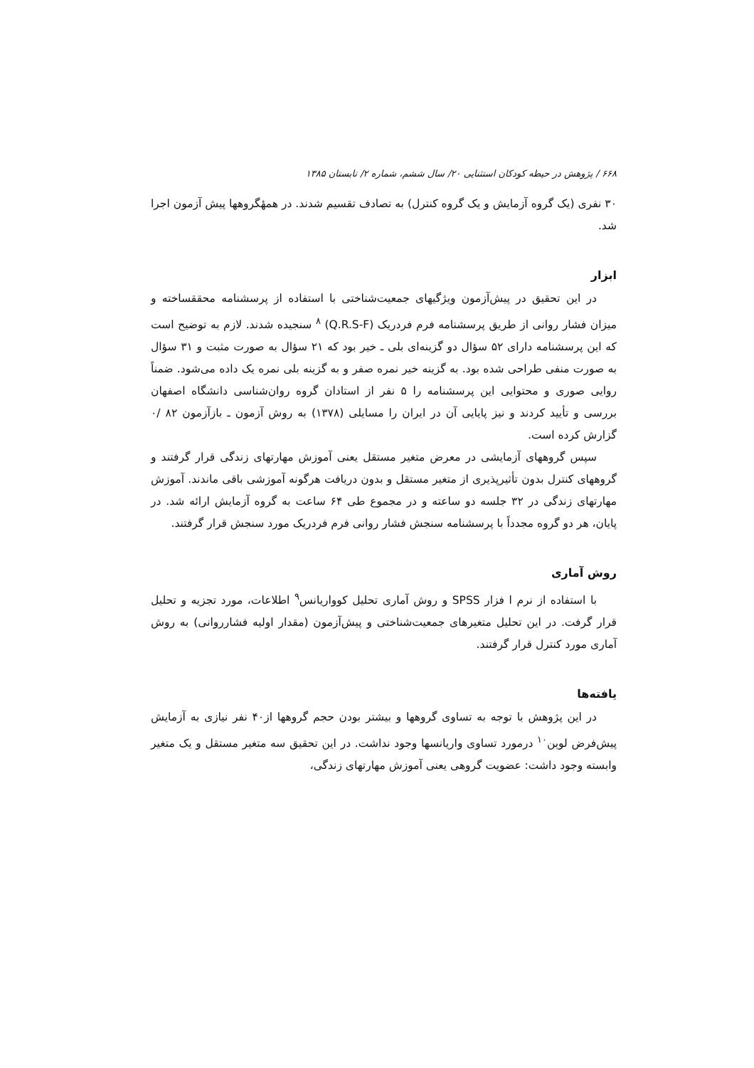۶۶۸ / پژوهش در حیطه کودکان استثنایی ۲۰/ سال ششم، شماره ۲/ تابستان ۱۳۸۵
۳۰ نفری (یک گروه آزمایش و یک گروه کنترل) به تصادف تقسیم شدند. در همهٔگروهها پیش آزمون اجرا شد.
ابزار
در این تحقیق در پیش‌آزمون ویژگیهای جمعیت‌شناختی با استفاده از پرسشنامه محققساخته و میزان فشار روانی از طریق پرسشنامه فرم فردریک (Q.R.S-F) <sup>۸</sup> سنجیده شدند. لازم به توضیح است که این پرسشنامه دارای ۵۲ سؤال دو گزینه‌ای بلی ـ خیر بود که ۲۱ سؤال به صورت مثبت و ۳۱ سؤال به صورت منفی طراحی شده بود. به گزینه خیر نمره صفر و به گزینه بلی نمره یک داده می‌شود. ضمناً روایی صوری و محتوایی این پرسشنامه را ۵ نفر از استادان گروه روان‌شناسی دانشگاه اصفهان بررسی و تأیید کردند و نیز پایایی آن در ایران را مسایلی (۱۳۷۸) به روش آزمون ـ بازآزمون ۸۲ /۰ گزارش کرده است.
سپس گروههای آزمایشی در معرض متغیر مستقل یعنی آموزش مهارتهای زندگی قرار گرفتند و گروههای کنترل بدون تأثیرپذیری از متغیر مستقل و بدون دریافت هرگونه آموزشی باقی ماندند. آموزش مهارتهای زندگی در ۳۲ جلسه دو ساعته و در مجموع طی ۶۴ ساعت به گروه آزمایش ارائه شد. در پایان، هر دو گروه مجدداً با پرسشنامه سنجش فشار روانی فرم فردریک مورد سنجش قرار گرفتند.
روش آماری
با استفاده از نرم ا فزار SPSS و روش آماری تحلیل کوواریانس<sup>۹</sup> اطلاعات، مورد تجزیه و تحلیل قرار گرفت. در این تحلیل متغیرهای جمعیت‌شناختی و پیش‌آزمون (مقدار اولیه فشارروانی) به روش آماری مورد کنترل قرار گرفتند.
یافته‌ها
در این پژوهش با توجه به تساوی گروهها و بیشتر بودن حجم گروهها از۴۰ نفر نیازی به آزمایش پیش‌فرض لوین<sup>۱۰</sup> درمورد تساوی واریانسها وجود نداشت. در این تحقیق سه متغیر مستقل و یک متغیر وابسته وجود داشت: عضویت گروهی یعنی آموزش مهارتهای زندگی،